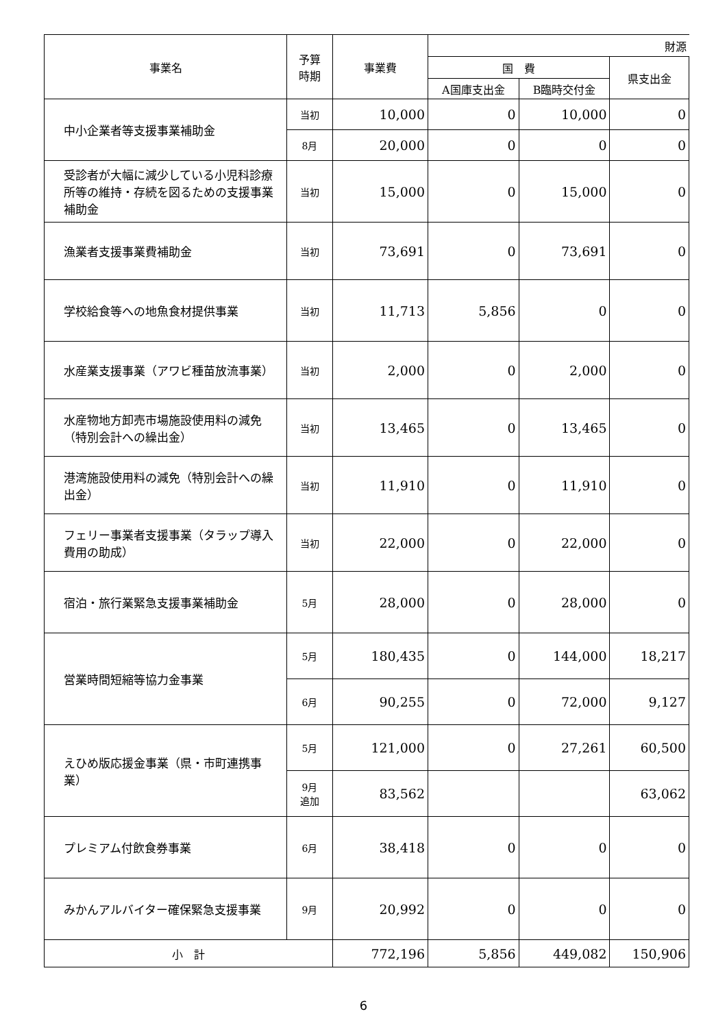| 事業名 | 予算 時期 | 事業費 | 財源 | | |
| --- | --- | --- | --- | --- | --- |
| | | | 国 費 | | 県支出金 |
| | | | A国庫支出金 | B臨時交付金 | |
| 中小企業者等支援事業補助金 | 当初 | 10,000 | 0 | 10,000 | 0 |
| | 8月 | 20,000 | 0 | 0 | 0 |
| 受診者が大幅に減少している小児科診療所等の維持・存続を図るための支援事業補助金 | 当初 | 15,000 | 0 | 15,000 | 0 |
| 漁業者支援事業費補助金 | 当初 | 73,691 | 0 | 73,691 | 0 |
| 学校給食等への地魚食材提供事業 | 当初 | 11,713 | 5,856 | 0 | 0 |
| 水産業支援事業（アワビ種苗放流事業） | 当初 | 2,000 | 0 | 2,000 | 0 |
| 水産物地方卸売市場施設使用料の減免（特別会計への繰出金） | 当初 | 13,465 | 0 | 13,465 | 0 |
| 港湾施設使用料の減免（特別会計への繰出金） | 当初 | 11,910 | 0 | 11,910 | 0 |
| フェリー事業者支援事業（タラップ導入費用の助成） | 当初 | 22,000 | 0 | 22,000 | 0 |
| 宿泊・旅行業緊急支援事業補助金 | 5月 | 28,000 | 0 | 28,000 | 0 |
| 営業時間短縮等協力金事業 | 5月 | 180,435 | 0 | 144,000 | 18,217 |
| | 6月 | 90,255 | 0 | 72,000 | 9,127 |
| えひめ版応援金事業（県・市町連携事業） | 5月 | 121,000 | 0 | 27,261 | 60,500 |
| | 9月 追加 | 83,562 | | | 63,062 |
| プレミアム付飲食券事業 | 6月 | 38,418 | 0 | 0 | 0 |
| みかんアルバイター確保緊急支援事業 | 9月 | 20,992 | 0 | 0 | 0 |
| 小 計 | | 772,196 | 5,856 | 449,082 | 150,906 |
6